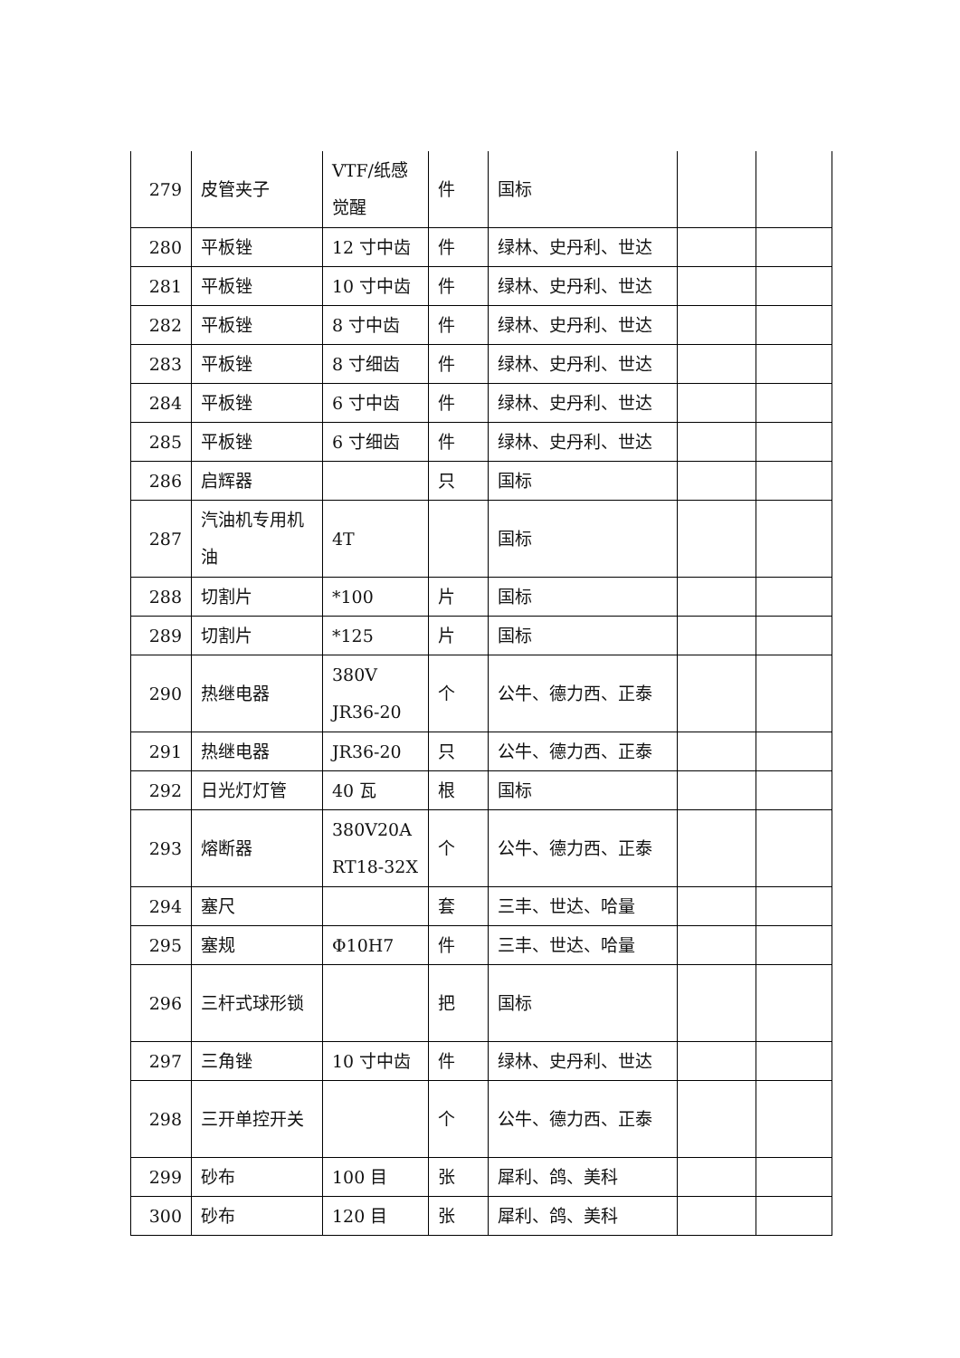| 279 | 皮管夹子 | VTF/纸感觉醒 | 件 | 国标 | | |
| 280 | 平板锉 | 12 寸中齿 | 件 | 绿林、史丹利、世达 | | |
| 281 | 平板锉 | 10 寸中齿 | 件 | 绿林、史丹利、世达 | | |
| 282 | 平板锉 | 8 寸中齿 | 件 | 绿林、史丹利、世达 | | |
| 283 | 平板锉 | 8 寸细齿 | 件 | 绿林、史丹利、世达 | | |
| 284 | 平板锉 | 6 寸中齿 | 件 | 绿林、史丹利、世达 | | |
| 285 | 平板锉 | 6 寸细齿 | 件 | 绿林、史丹利、世达 | | |
| 286 | 启辉器 | | 只 | 国标 | | |
| 287 | 汽油机专用机油 | 4T | | 国标 | | |
| 288 | 切割片 | *100 | 片 | 国标 | | |
| 289 | 切割片 | *125 | 片 | 国标 | | |
| 290 | 热继电器 | 380V JR36-20 | 个 | 公牛、德力西、正泰 | | |
| 291 | 热继电器 | JR36-20 | 只 | 公牛、德力西、正泰 | | |
| 292 | 日光灯灯管 | 40 瓦 | 根 | 国标 | | |
| 293 | 熔断器 | 380V20A RT18-32X | 个 | 公牛、德力西、正泰 | | |
| 294 | 塞尺 | | 套 | 三丰、世达、哈量 | | |
| 295 | 塞规 | Φ10H7 | 件 | 三丰、世达、哈量 | | |
| 296 | 三杆式球形锁 | | 把 | 国标 | | |
| 297 | 三角锉 | 10 寸中齿 | 件 | 绿林、史丹利、世达 | | |
| 298 | 三开单控开关 | | 个 | 公牛、德力西、正泰 | | |
| 299 | 砂布 | 100 目 | 张 | 犀利、鸽、美科 | | |
| 300 | 砂布 | 120 目 | 张 | 犀利、鸽、美科 | | |